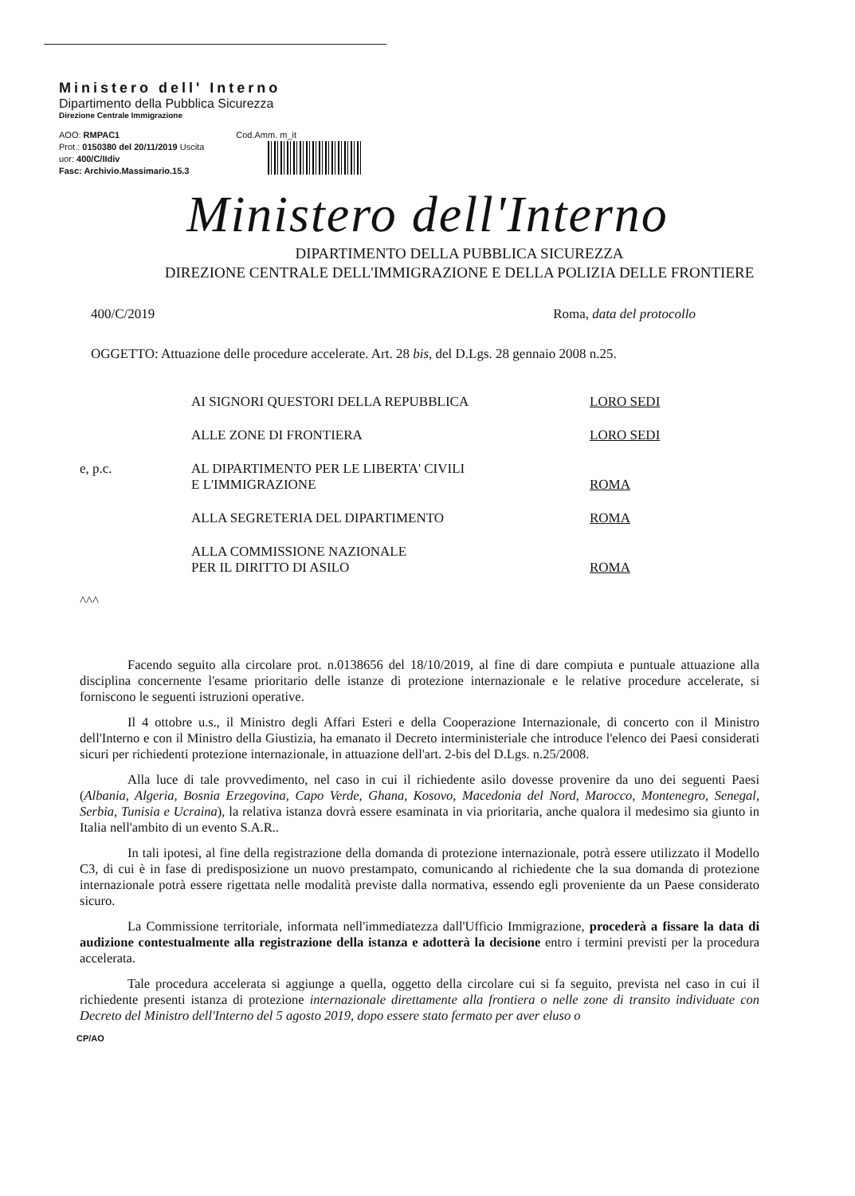Ministero dell' Interno
Dipartimento della Pubblica Sicurezza
Direzione Centrale Immigrazione
AOO: RMPAC1
Prot.: 0150380 del 20/11/2019 Uscita
uor: 400/C/IIdiv
Fasc: Archivio.Massimario.15.3
Cod.Amm. m_it
Ministero dell'Interno
DIPARTIMENTO DELLA PUBBLICA SICUREZZA
DIREZIONE CENTRALE DELL'IMMIGRAZIONE E DELLA POLIZIA DELLE FRONTIERE
400/C/2019 Roma, data del protocollo
OGGETTO: Attuazione delle procedure accelerate. Art. 28 bis, del D.Lgs. 28 gennaio 2008 n.25.
AI SIGNORI QUESTORI DELLA REPUBBLICA LORO SEDI
ALLE ZONE DI FRONTIERA LORO SEDI
e, p.c. AL DIPARTIMENTO PER LE LIBERTA' CIVILI
E L'IMMIGRAZIONE
ROMA
ALLA SEGRETERIA DEL DIPARTIMENTO ROMA
ALLA COMMISSIONE NAZIONALE
PER IL DIRITTO DI ASILO
ROMA
^^^
Facendo seguito alla circolare prot. n.0138656 del 18/10/2019, al fine di dare compiuta e puntuale attuazione alla disciplina concernente l'esame prioritario delle istanze di protezione internazionale e le relative procedure accelerate, si forniscono le seguenti istruzioni operative.
Il 4 ottobre u.s., il Ministro degli Affari Esteri e della Cooperazione Internazionale, di concerto con il Ministro dell'Interno e con il Ministro della Giustizia, ha emanato il Decreto interministeriale che introduce l'elenco dei Paesi considerati sicuri per richiedenti protezione internazionale, in attuazione dell'art. 2-bis del D.Lgs. n.25/2008.
Alla luce di tale provvedimento, nel caso in cui il richiedente asilo dovesse provenire da uno dei seguenti Paesi (Albania, Algeria, Bosnia Erzegovina, Capo Verde, Ghana, Kosovo, Macedonia del Nord, Marocco, Montenegro, Senegal, Serbia, Tunisia e Ucraina), la relativa istanza dovrà essere esaminata in via prioritaria, anche qualora il medesimo sia giunto in Italia nell'ambito di un evento S.A.R..
In tali ipotesi, al fine della registrazione della domanda di protezione internazionale, potrà essere utilizzato il Modello C3, di cui è in fase di predisposizione un nuovo prestampato, comunicando al richiedente che la sua domanda di protezione internazionale potrà essere rigettata nelle modalità previste dalla normativa, essendo egli proveniente da un Paese considerato sicuro.
La Commissione territoriale, informata nell'immediatezza dall'Ufficio Immigrazione, procederà a fissare la data di audizione contestualmente alla registrazione della istanza e adotterà la decisione entro i termini previsti per la procedura accelerata.
Tale procedura accelerata si aggiunge a quella, oggetto della circolare cui si fa seguito, prevista nel caso in cui il richiedente presenti istanza di protezione internazionale direttamente alla frontiera o nelle zone di transito individuate con Decreto del Ministro dell'Interno del 5 agosto 2019, dopo essere stato fermato per aver eluso o
CP/AO